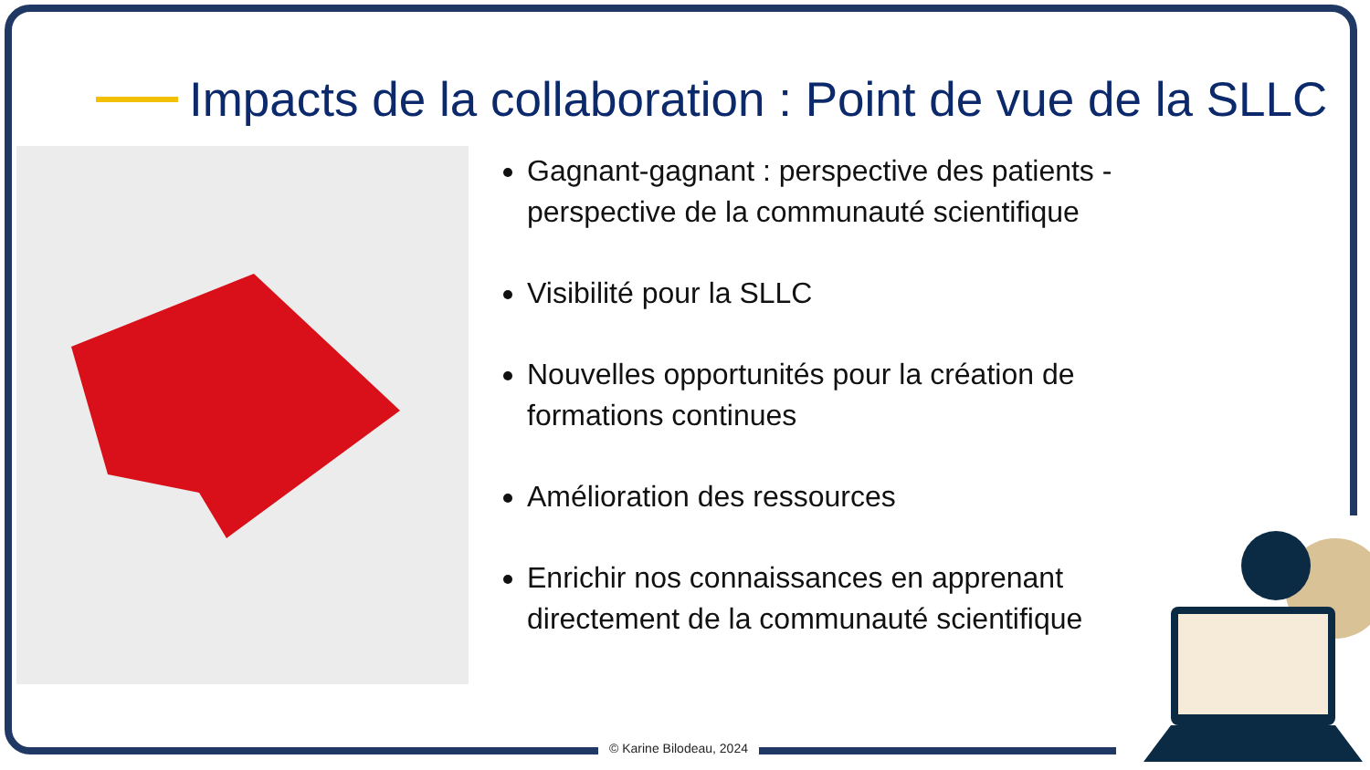Impacts de la collaboration : Point de vue de la SLLC
Gagnant-gagnant : perspective des patients - perspective de la communauté scientifique
Visibilité pour la SLLC
Nouvelles opportunités pour la création de formations continues
Amélioration des ressources
Enrichir nos connaissances en apprenant directement de la communauté scientifique
© Karine Bilodeau, 2024